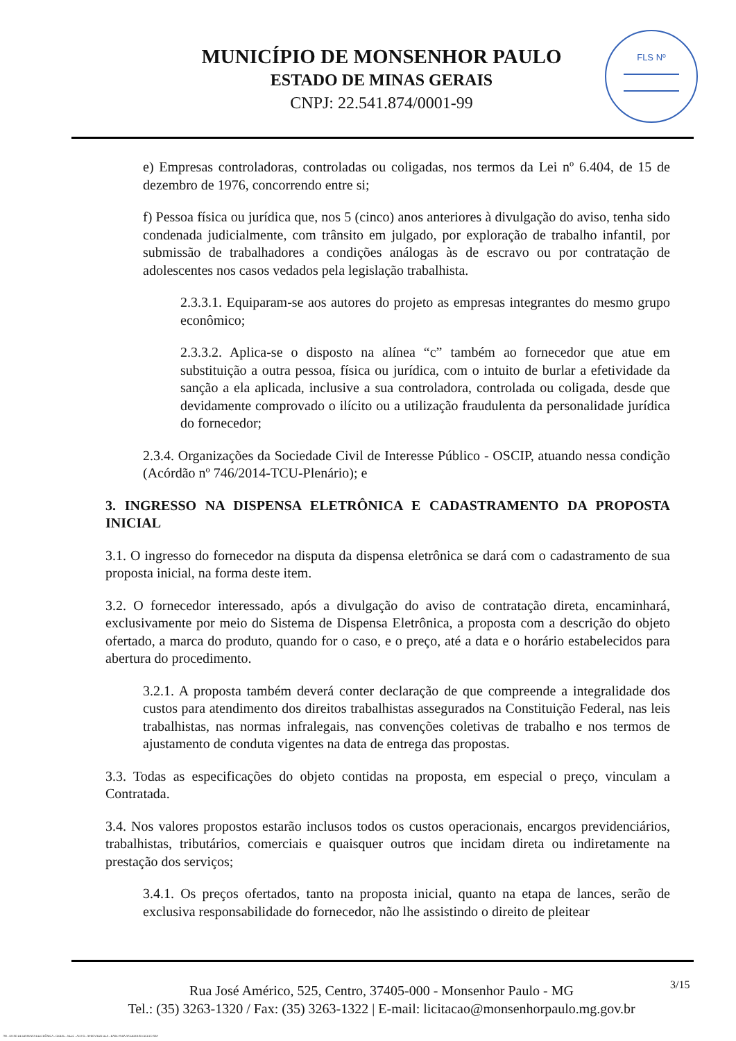MUNICÍPIO DE MONSENHOR PAULO
ESTADO DE MINAS GERAIS
CNPJ: 22.541.874/0001-99
FLS Nº
e) Empresas controladoras, controladas ou coligadas, nos termos da Lei nº 6.404, de 15 de dezembro de 1976, concorrendo entre si;
f) Pessoa física ou jurídica que, nos 5 (cinco) anos anteriores à divulgação do aviso, tenha sido condenada judicialmente, com trânsito em julgado, por exploração de trabalho infantil, por submissão de trabalhadores a condições análogas às de escravo ou por contratação de adolescentes nos casos vedados pela legislação trabalhista.
2.3.3.1. Equiparam-se aos autores do projeto as empresas integrantes do mesmo grupo econômico;
2.3.3.2. Aplica-se o disposto na alínea “c” também ao fornecedor que atue em substituição a outra pessoa, física ou jurídica, com o intuito de burlar a efetividade da sanção a ela aplicada, inclusive a sua controladora, controlada ou coligada, desde que devidamente comprovado o ilícito ou a utilização fraudulenta da personalidade jurídica do fornecedor;
2.3.4. Organizações da Sociedade Civil de Interesse Público - OSCIP, atuando nessa condição (Acórdão nº 746/2014-TCU-Plenário); e
3. INGRESSO NA DISPENSA ELETRÔNICA E CADASTRAMENTO DA PROPOSTA INICIAL
3.1. O ingresso do fornecedor na disputa da dispensa eletrônica se dará com o cadastramento de sua proposta inicial, na forma deste item.
3.2. O fornecedor interessado, após a divulgação do aviso de contratação direta, encaminhará, exclusivamente por meio do Sistema de Dispensa Eletrônica, a proposta com a descrição do objeto ofertado, a marca do produto, quando for o caso, e o preço, até a data e o horário estabelecidos para abertura do procedimento.
3.2.1. A proposta também deverá conter declaração de que compreende a integralidade dos custos para atendimento dos direitos trabalhistas assegurados na Constituição Federal, nas leis trabalhistas, nas normas infralegais, nas convenções coletivas de trabalho e nos termos de ajustamento de conduta vigentes na data de entrega das propostas.
3.3. Todas as especificações do objeto contidas na proposta, em especial o preço, vinculam a Contratada.
3.4. Nos valores propostos estarão inclusos todos os custos operacionais, encargos previdenciários, trabalhistas, tributários, comerciais e quaisquer outros que incidam direta ou indiretamente na prestação dos serviços;
3.4.1. Os preços ofertados, tanto na proposta inicial, quanto na etapa de lances, serão de exclusiva responsabilidade do fornecedor, não lhe assistindo o direito de pleitear
Rua José Américo, 525, Centro, 37405-000 - Monsenhor Paulo - MG
Tel.: (35) 3263-1320 / Fax: (35) 3263-1322 | E-mail: licitacao@monsenhorpaulo.mg.gov.br
3/15
780 - AVISO DE DISPENSA ELETRÔNICA - GERAL - NLLC - ATIVO - APROVADO DLA - BASE PARA AS DEMAIS EXCETO SRP